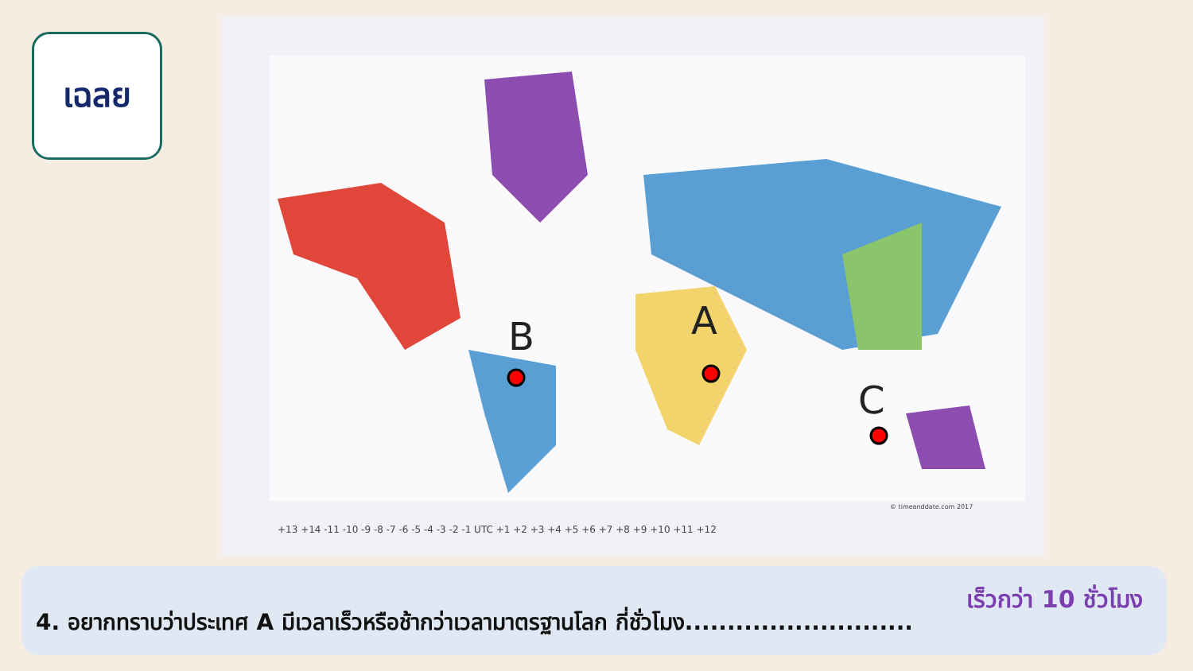เฉลย
A
B
C
+13 +14 -11 -10 -9 -8 -7 -6 -5 -4 -3 -2 -1 UTC +1 +2 +3 +4 +5 +6 +7 +8 +9 +10 +11 +12
© timeanddate.com 2017
เร็วกว่า 10 ชั่วโมง
4. อยากทราบว่าประเทศ A มีเวลาเร็วหรือช้ากว่าเวลามาตรฐานโลก กี่ชั่วโมง...........................